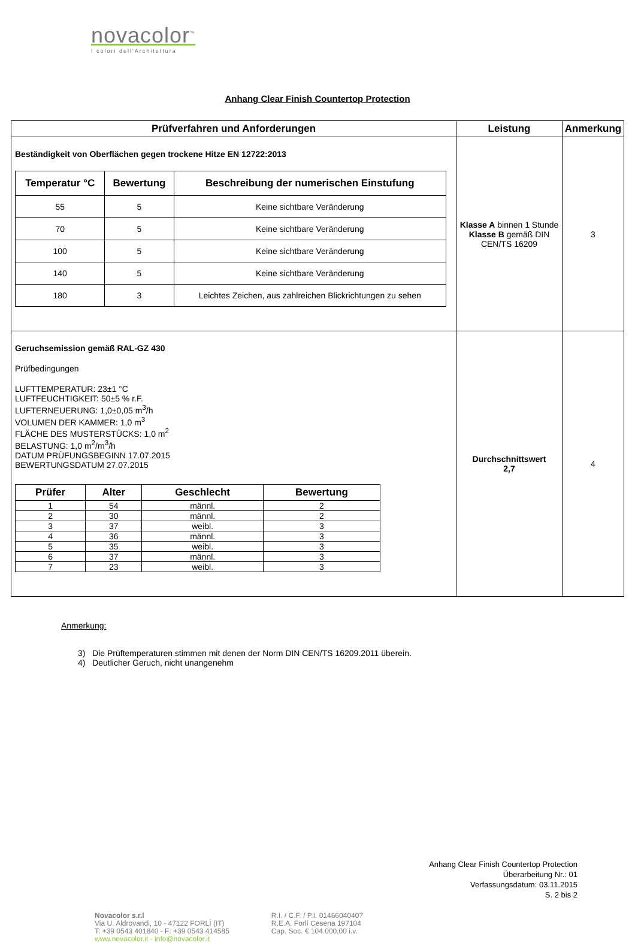novacolor<sup>™</sup>
I colori dell'Architettura
Anhang Clear Finish Countertop Protection
| Prüfverfahren und Anforderungen | Leistung | Anmerkung |
| --- | --- | --- |
| Beständigkeit von Oberflächen gegen trockene Hitze EN 12722:2013 / Temperatur °C / Bewertung / Beschreibung der numerischen Einstufung / / --- / --- / --- / / 55 / 5 / Keine sichtbare Veränderung / / 70 / 5 / Keine sichtbare Veränderung / / 100 / 5 / Keine sichtbare Veränderung / / 140 / 5 / Keine sichtbare Veränderung / / 180 / 3 / Leichtes Zeichen, aus zahlreichen Blickrichtungen zu sehen / | Klasse A binnen 1 Stunde Klasse B gemäß DIN CEN/TS 16209 | 3 |
| Geruchsemission gemäß RAL-GZ 430 Prüfbedingungen LUFTTEMPERATUR: 23±1 °C LUFTFEUCHTIGKEIT: 50±5 % r.F. LUFTERNEUERUNG: 1,0±0,05 m<sup>3</sup>/h VOLUMEN DER KAMMER: 1,0 m<sup>3</sup> FLÄCHE DES MUSTERSTÜCKS: 1,0 m<sup>2</sup> BELASTUNG: 1,0 m<sup>2</sup>/m<sup>3</sup>/h DATUM PRÜFUNGSBEGINN 17.07.2015 BEWERTUNGSDATUM 27.07.2015 / Prüfer / Alter / Geschlecht / Bewertung / / --- / --- / --- / --- / / 1 / 54 / männl. / 2 / / 2 / 30 / männl. / 2 / / 3 / 37 / weibl. / 3 / / 4 / 36 / männl. / 3 / / 5 / 35 / weibl. / 3 / / 6 / 37 / männl. / 3 / / 7 / 23 / weibl. / 3 / | Durchschnittswert 2,7 | 4 |
Anmerkung:
3) Die Prüftemperaturen stimmen mit denen der Norm DIN CEN/TS 16209.2011 überein.
4) Deutlicher Geruch, nicht unangenehm
Anhang Clear Finish Countertop Protection
Überarbeitung Nr.: 01
Verfassungsdatum: 03.11.2015
S. 2 bis 2
Novacolor s.r.l
Via U. Aldrovandi, 10 - 47122 FORLÍ (IT)
T: +39 0543 401840 - F: +39 0543 414585
www.novacolor.it - info@novacolor.it
R.I. / C.F. / P.I. 01466040407
R.E.A. Forlí Cesena 197104
Cap. Soc. € 104.000,00 i.v.